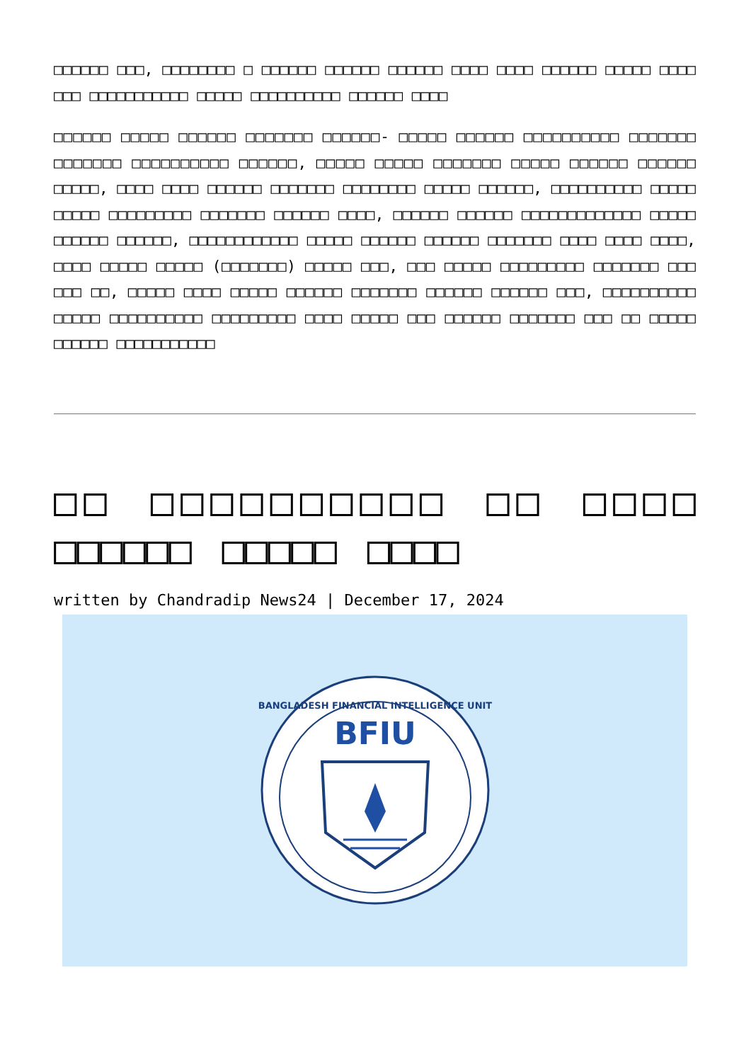□□□□□□ □□□, □□□□□□□□ □ □□□□□□ □□□□□□ □□□□□□ □□□□ □□□□ □□□□□□ □□□□□ □□□□ □□□ □□□□□□□□□□□ □□□□□ □□□□□□□□□□ □□□□□□ □□□□
□□□□□□ □□□□□ □□□□□□ □□□□□□□ □□□□□□- □□□□□ □□□□□□ □□□□□□□□□□ □□□□□□□ □□□□□□□ □□□□□□□□□□ □□□□□□, □□□□□ □□□□□ □□□□□□□ □□□□□ □□□□□□ □□□□□□ □□□□□, □□□□ □□□□ □□□□□□ □□□□□□□ □□□□□□□□ □□□□□ □□□□□□, □□□□□□□□□□ □□□□□ □□□□□ □□□□□□□□□ □□□□□□□ □□□□□□ □□□□, □□□□□□ □□□□□□ □□□□□□□□□□□□□ □□□□□ □□□□□□ □□□□□□, □□□□□□□□□□□□ □□□□□ □□□□□□ □□□□□□ □□□□□□□ □□□□ □□□□ □□□□, □□□□ □□□□□ □□□□□ (□□□□□□□) □□□□□ □□□, □□□ □□□□□ □□□□□□□□□ □□□□□□□ □□□ □□□ □□, □□□□□ □□□□ □□□□□ □□□□□□ □□□□□□□ □□□□□□ □□□□□□ □□□, □□□□□□□□□□ □□□□□ □□□□□□□□□□ □□□□□□□□□ □□□□ □□□□□ □□□ □□□□□□ □□□□□□□ □□□ □□ □□□□□ □□□□□□ □□□□□□□□□□□
□□ □□□□□□□□□□ □□ □□□□ □□□□□□ □□□□□ □□□□
written by Chandradip News24 | December 17, 2024
BANGLADESH FINANCIAL INTELLIGENCE UNIT
BFIU